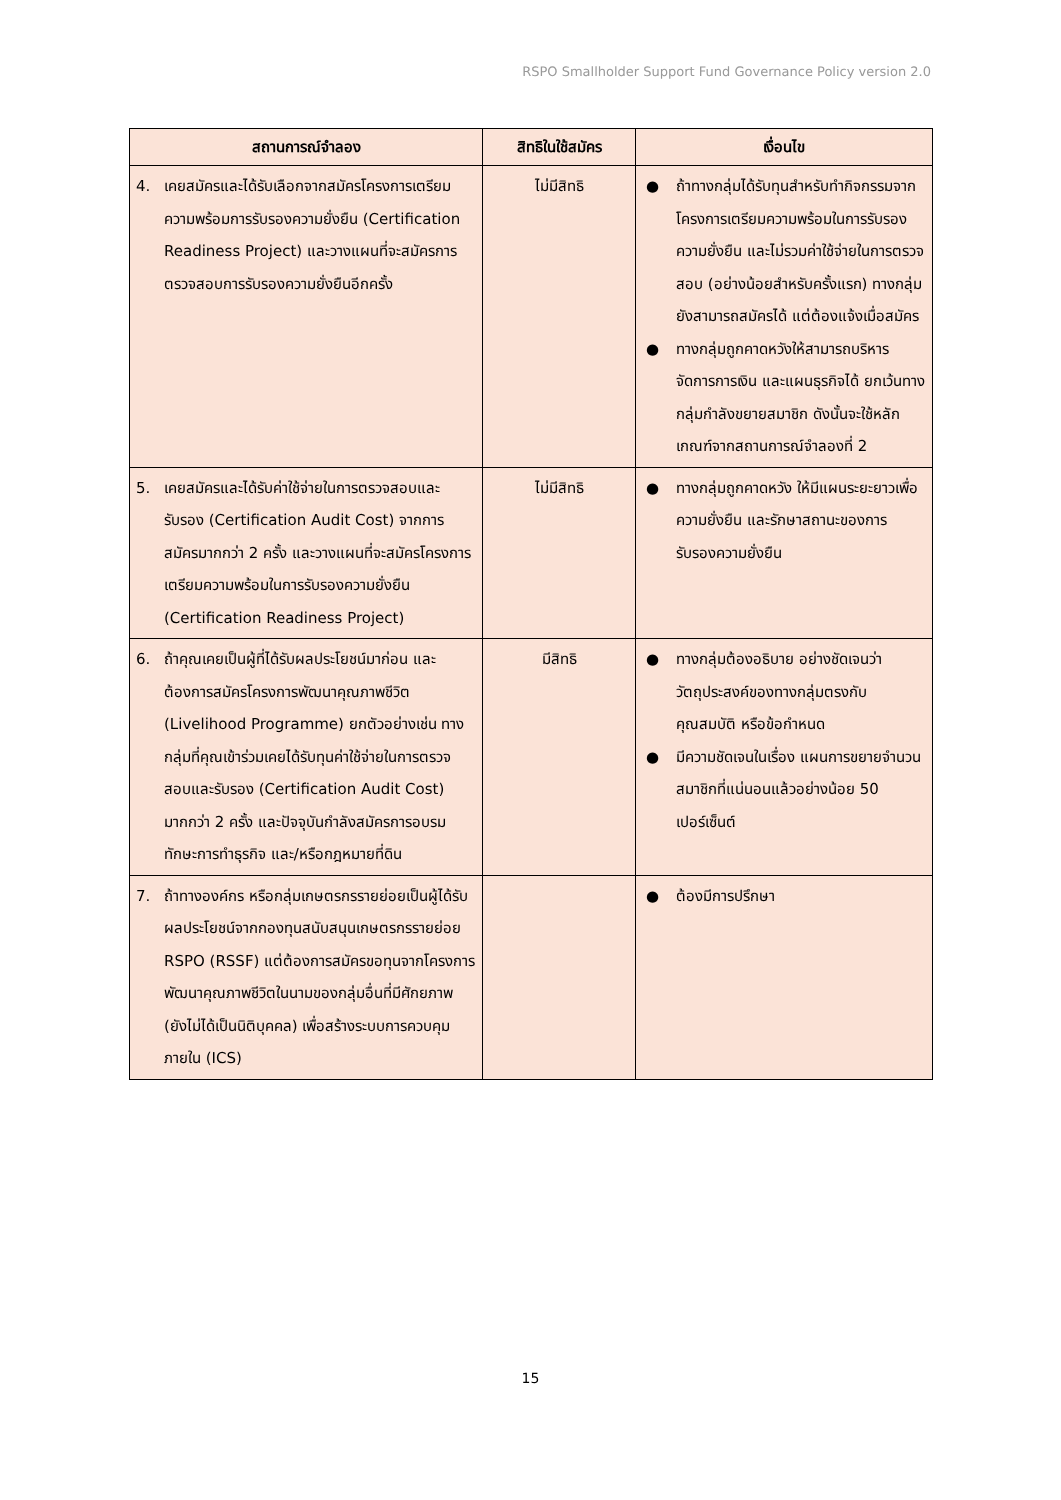RSPO Smallholder Support Fund Governance Policy version 2.0
| สถานการณ์จำลอง | สิทธิในใช้สมัคร | เงื่อนไข |
| --- | --- | --- |
| 4. เคยสมัครและได้รับเลือกจากสมัครโครงการเตรียมความพร้อมการรับรองความยั่งยืน (Certification Readiness Project) และวางแผนที่จะสมัครการตรวจสอบการรับรองความยั่งยืนอีกครั้ง | ไม่มีสิทธิ | ● ถ้าทางกลุ่มได้รับทุนสำหรับทำกิจกรรมจากโครงการเตรียมความพร้อมในการรับรองความยั่งยืน และไม่รวมค่าใช้จ่ายในการตรวจสอบ (อย่างน้อยสำหรับครั้งแรก) ทางกลุ่มยังสามารถสมัครได้ แต่ต้องแจ้งเมื่อสมัคร ● ทางกลุ่มถูกคาดหวังให้สามารถบริหารจัดการการเงิน และแผนธุรกิจได้ ยกเว้นทางกลุ่มกำลังขยายสมาชิก ดังนั้นจะใช้หลักเกณฑ์จากสถานการณ์จำลองที่ 2 |
| 5. เคยสมัครและได้รับค่าใช้จ่ายในการตรวจสอบและรับรอง (Certification Audit Cost) จากการสมัครมากกว่า 2 ครั้ง และวางแผนที่จะสมัครโครงการเตรียมความพร้อมในการรับรองความยั่งยืน (Certification Readiness Project) | ไม่มีสิทธิ | ● ทางกลุ่มถูกคาดหวัง ให้มีแผนระยะยาวเพื่อความยั่งยืน และรักษาสถานะของการรับรองความยั่งยืน |
| 6. ถ้าคุณเคยเป็นผู้ที่ได้รับผลประโยชน์มาก่อน และต้องการสมัครโครงการพัฒนาคุณภาพชีวิต (Livelihood Programme) ยกตัวอย่างเช่น ทางกลุ่มที่คุณเข้าร่วมเคยได้รับทุนค่าใช้จ่ายในการตรวจสอบและรับรอง (Certification Audit Cost) มากกว่า 2 ครั้ง และปัจจุบันกำลังสมัครการอบรมทักษะการทำธุรกิจ และ/หรือกฎหมายที่ดิน | มีสิทธิ | ● ทางกลุ่มต้องอธิบาย อย่างชัดเจนว่าวัตถุประสงค์ของทางกลุ่มตรงกับคุณสมบัติ หรือข้อกำหนด ● มีความชัดเจนในเรื่อง แผนการขยายจำนวนสมาชิกที่แน่นอนแล้วอย่างน้อย 50 เปอร์เซ็นต์ |
| 7. ถ้าทางองค์กร หรือกลุ่มเกษตรกรรายย่อยเป็นผู้ได้รับผลประโยชน์จากกองทุนสนับสนุนเกษตรกรรายย่อย RSPO (RSSF) แต่ต้องการสมัครขอทุนจากโครงการพัฒนาคุณภาพชีวิตในนามของกลุ่มอื่นที่มีศักยภาพ (ยังไม่ได้เป็นนิติบุคคล) เพื่อสร้างระบบการควบคุมภายใน (ICS) | | ● ต้องมีการปรึกษา |
15